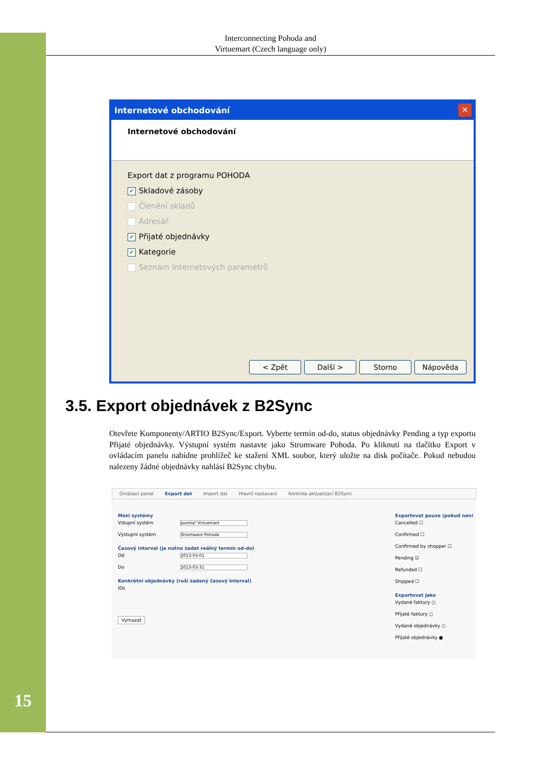Interconnecting Pohoda and
Virtuemart (Czech language only)
Internetové obchodování
✕
Internetové obchodování
Export dat z programu POHODA
✔ Skladové zásoby
Členění skladů
Adresář
✔ Přijaté objednávky
✔ Kategorie
Seznam Internetových parametrů
< Zpět Další > Storno Nápověda
3.5. Export objednávek z B2Sync
Otevřete Komponenty/ARTIO B2Sync/Export. Vyberte termín od-do, status objednávky Pending a typ exportu Přijaté objednávky. Výstupní systém nastavte jako Stromware Pohoda. Po kliknutí na tlačítko Export v ovládacím panelu nabídne prohlížeč ke stažení XML soubor, který uložte na disk počítače. Pokud nebudou nalezeny žádné objednávky nahlásí B2Sync chybu.
Ovládací panel Export dat Import dat Hlavní nastavení Kontrola aktualizací B2Sync
Mezi systémy
Vstupní systém Joomla! Virtuemart
Výstupní systém Stromware Pohoda
Časový interval (je nutno zadat reálný termín od-do)
Od 2013-03-01
Do 2013-03-31
Konkrétní objednávky (ruší zadaný časový interval)
IDs
Vymazat
Exportovat pouze (pokud není
Cancelled ☐
Confirmed ☐
Confirmed by shopper ☐
Pending ☑
Refunded ☐
Shipped ☐
Exportovat jako
Vydané faktury ○
Přijaté faktury ○
Vydané objednávky ○
Přijaté objednávky ●
15